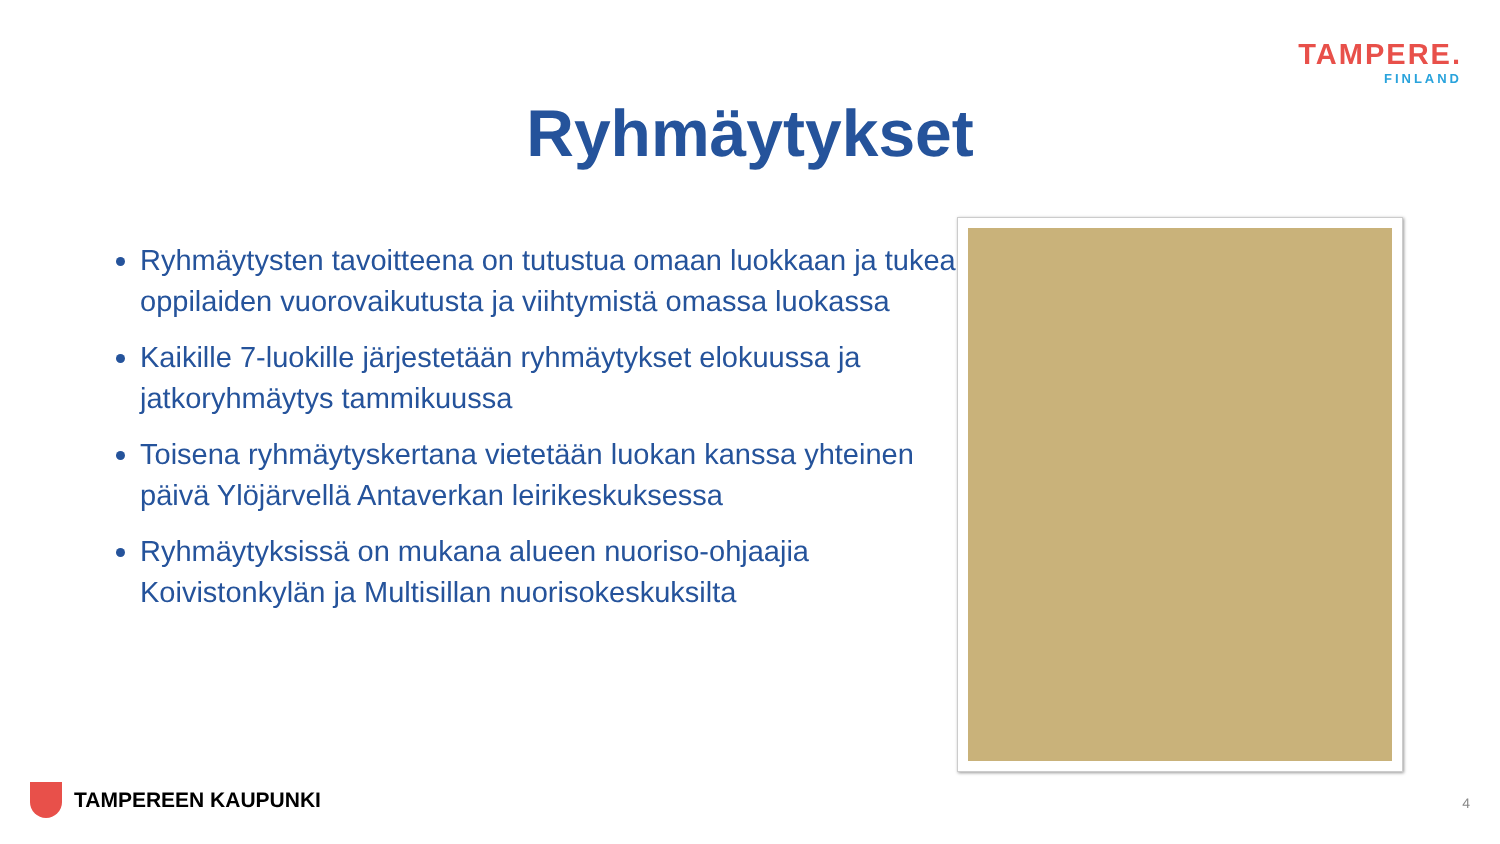TAMPERE.
FINLAND
Ryhmäytykset
Ryhmäytysten tavoitteena on tutustua omaan luokkaan ja tukea oppilaiden vuorovaikutusta ja viihtymistä omassa luokassa
Kaikille 7-luokille järjestetään ryhmäytykset elokuussa ja jatkoryhmäytys tammikuussa
Toisena ryhmäytyskertana vietetään luokan kanssa yhteinen päivä Ylöjärvellä Antaverkan leirikeskuksessa
Ryhmäytyksissä on mukana alueen nuoriso-ohjaajia Koivistonkylän ja Multisillan nuorisokeskuksilta
TAMPEREEN KAUPUNKI 4